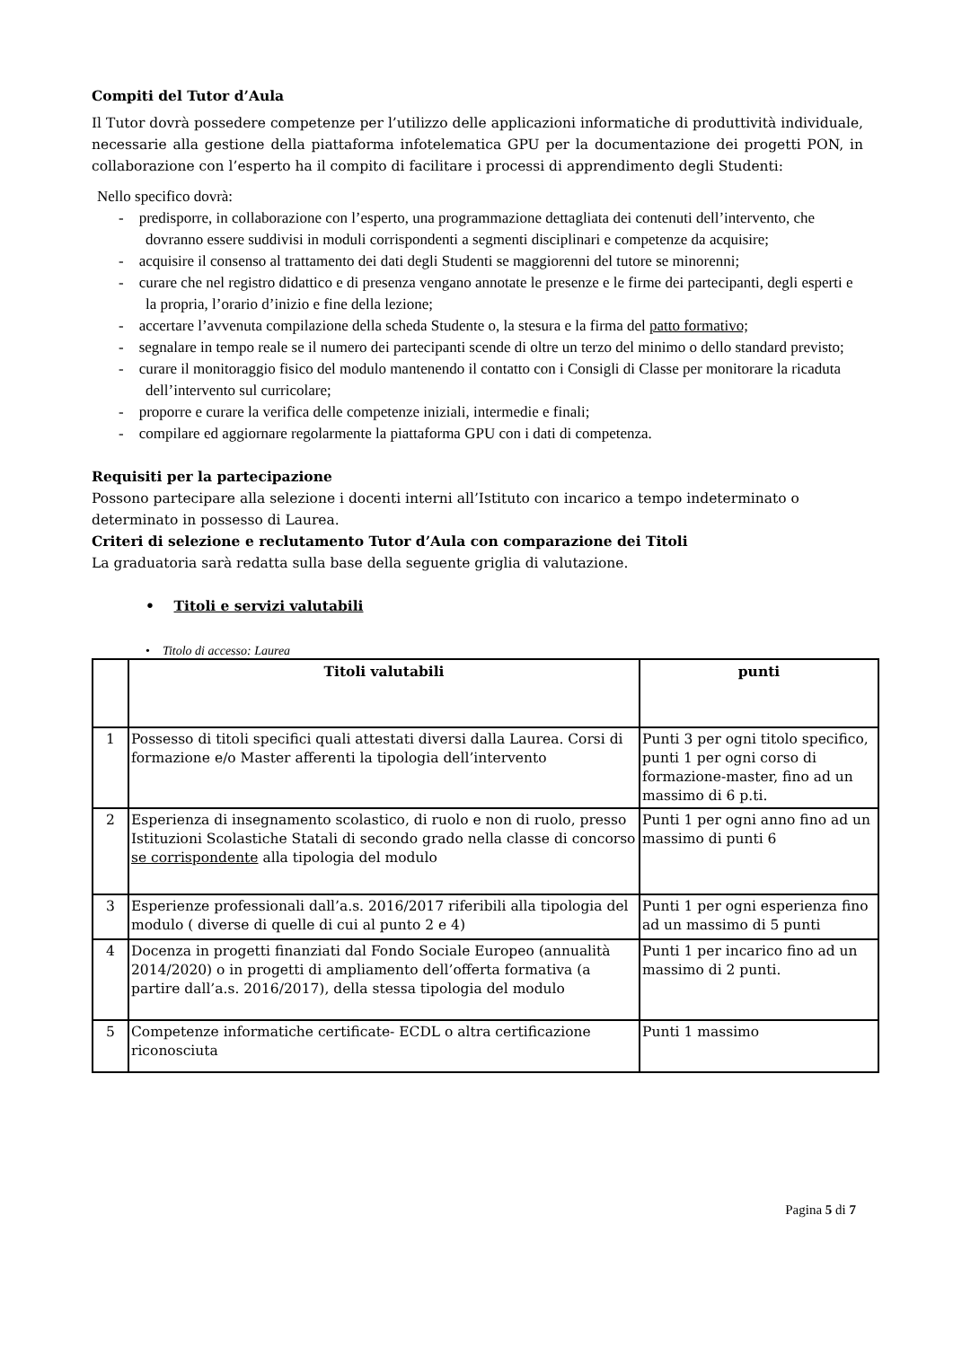Compiti del Tutor d’Aula
Il Tutor dovrà possedere competenze per l’utilizzo delle applicazioni informatiche di produttività individuale, necessarie alla gestione della piattaforma infotelematica GPU per la documentazione dei progetti PON, in collaborazione con l’esperto ha il compito di facilitare i processi di apprendimento degli Studenti:
Nello specifico dovrà:
- predisporre, in collaborazione con l’esperto, una programmazione dettagliata dei contenuti dell’intervento, che dovranno essere suddivisi in moduli corrispondenti a segmenti disciplinari e competenze da acquisire;
- acquisire il consenso al trattamento dei dati degli Studenti se maggiorenni del tutore se minorenni;
- curare che nel registro didattico e di presenza vengano annotate le presenze e le firme dei partecipanti, degli esperti e la propria, l’orario d’inizio e fine della lezione;
- accertare l’avvenuta compilazione della scheda Studente o, la stesura e la firma del patto formativo;
- segnalare in tempo reale se il numero dei partecipanti scende di oltre un terzo del minimo o dello standard previsto;
- curare il monitoraggio fisico del modulo mantenendo il contatto con i Consigli di Classe per monitorare la ricaduta dell’intervento sul curricolare;
- proporre e curare la verifica delle competenze iniziali, intermedie e finali;
- compilare ed aggiornare regolarmente la piattaforma GPU con i dati di competenza.
Requisiti per la partecipazione
Possono partecipare alla selezione i docenti interni all’Istituto con incarico a tempo indeterminato o determinato in possesso di Laurea.
Criteri di selezione e reclutamento Tutor d’Aula con comparazione dei Titoli
La graduatoria sarà redatta sulla base della seguente griglia di valutazione.
• Titoli e servizi valutabili
• Titolo di accesso: Laurea
| | Titoli valutabili | punti |
| --- | --- | --- |
| 1 | Possesso di titoli specifici quali attestati diversi dalla Laurea. Corsi di formazione e/o Master afferenti la tipologia dell’intervento | Punti 3 per ogni titolo specifico, punti 1 per ogni corso di formazione-master, fino ad un massimo di 6 p.ti. |
| 2 | Esperienza di insegnamento scolastico, di ruolo e non di ruolo, presso Istituzioni Scolastiche Statali di secondo grado nella classe di concorso se corrispondente alla tipologia del modulo | Punti 1 per ogni anno fino ad un massimo di punti 6 |
| 3 | Esperienze professionali dall’a.s. 2016/2017 riferibili alla tipologia del modulo ( diverse di quelle di cui al punto 2 e 4) | Punti 1 per ogni esperienza fino ad un massimo di 5 punti |
| 4 | Docenza in progetti finanziati dal Fondo Sociale Europeo (annualità 2014/2020) o in progetti di ampliamento dell’offerta formativa (a partire dall’a.s. 2016/2017), della stessa tipologia del modulo | Punti 1 per incarico fino ad un massimo di 2 punti. |
| 5 | Competenze informatiche certificate- ECDL o altra certificazione riconosciuta | Punti 1 massimo |
Pagina 5 di 7